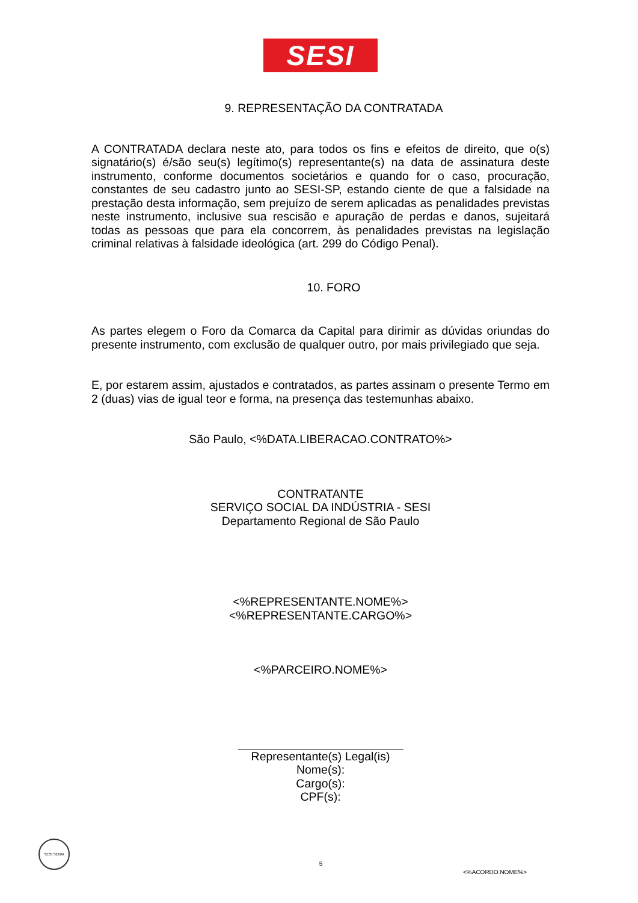SESI
9. REPRESENTAÇÃO DA CONTRATADA
A CONTRATADA declara neste ato, para todos os fins e efeitos de direito, que o(s) signatário(s) é/são seu(s) legítimo(s) representante(s) na data de assinatura deste instrumento, conforme documentos societários e quando for o caso, procuração, constantes de seu cadastro junto ao SESI-SP, estando ciente de que a falsidade na prestação desta informação, sem prejuízo de serem aplicadas as penalidades previstas neste instrumento, inclusive sua rescisão e apuração de perdas e danos, sujeitará todas as pessoas que para ela concorrem, às penalidades previstas na legislação criminal relativas à falsidade ideológica (art. 299 do Código Penal).
10. FORO
As partes elegem o Foro da Comarca da Capital para dirimir as dúvidas oriundas do presente instrumento, com exclusão de qualquer outro, por mais privilegiado que seja.
E, por estarem assim, ajustados e contratados, as partes assinam o presente Termo em 2 (duas) vias de igual teor e forma, na presença das testemunhas abaixo.
São Paulo, <%DATA.LIBERACAO.CONTRATO%>
CONTRATANTE
SERVIÇO SOCIAL DA INDÚSTRIA - SESI
Departamento Regional de São Paulo
<%REPRESENTANTE.NOME%>
<%REPRESENTANTE.CARGO%>
<%PARCEIRO.NOME%>
Representante(s) Legal(is)
Nome(s):
Cargo(s):
CPF(s):
SESI SENAI
5
<%ACORDO.NOME%>